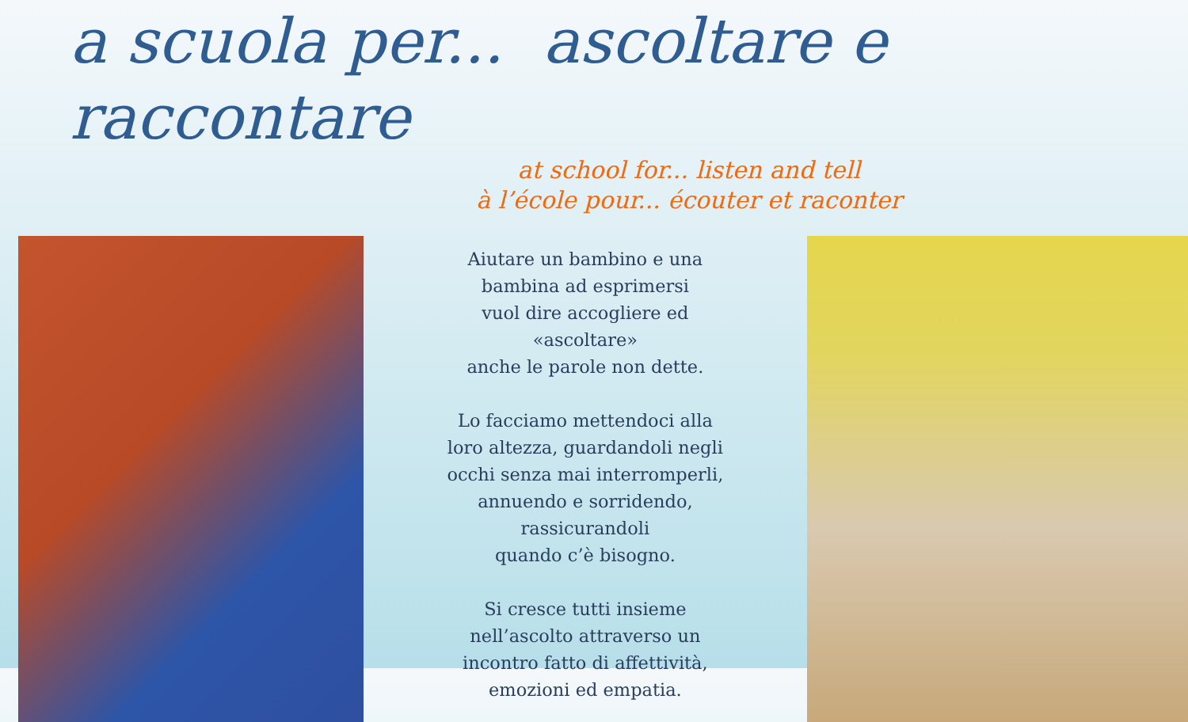a scuola per... ascoltare e raccontare
at school for... listen and tell
à l’école pour... écouter et raconter
Aiutare un bambino e una
bambina ad esprimersi
vuol dire accogliere ed
«ascoltare»
anche le parole non dette.
Lo facciamo mettendoci alla
loro altezza, guardandoli negli
occhi senza mai interromperli,
annuendo e sorridendo,
rassicurandoli
quando c’è bisogno.
Si cresce tutti insieme
nell’ascolto attraverso un
incontro fatto di affettività,
emozioni ed empatia.